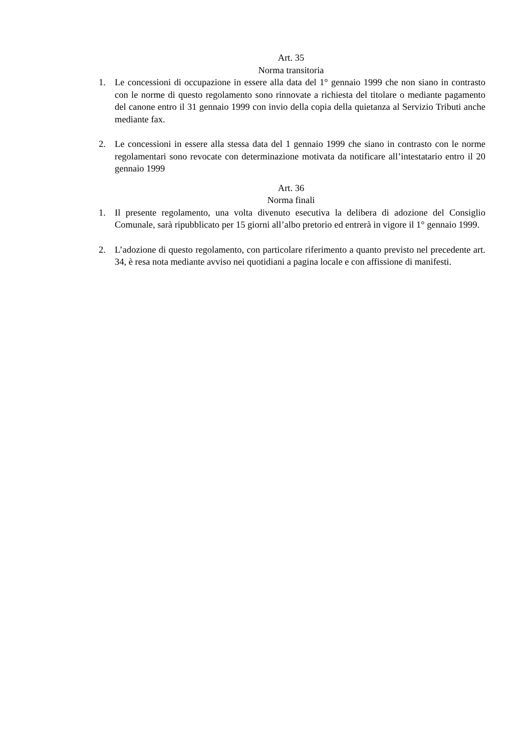Art. 35
Norma transitoria
1. Le concessioni di occupazione in essere alla data del 1° gennaio 1999 che non siano in contrasto con le norme di questo regolamento sono rinnovate a richiesta del titolare o mediante pagamento del canone entro il 31 gennaio 1999 con invio della copia della quietanza al Servizio Tributi anche mediante fax.
2. Le concessioni in essere alla stessa data del 1 gennaio 1999 che siano in contrasto con le norme regolamentari sono revocate con determinazione motivata da notificare all’intestatario entro il 20 gennaio 1999
Art. 36
Norma finali
1. Il presente regolamento, una volta divenuto esecutiva la delibera di adozione del Consiglio Comunale, sarà ripubblicato per 15 giorni all’albo pretorio ed entrerà in vigore il 1° gennaio 1999.
2. L’adozione di questo regolamento, con particolare riferimento a quanto previsto nel precedente art. 34, è resa nota mediante avviso nei quotidiani a pagina locale e con affissione di manifesti.